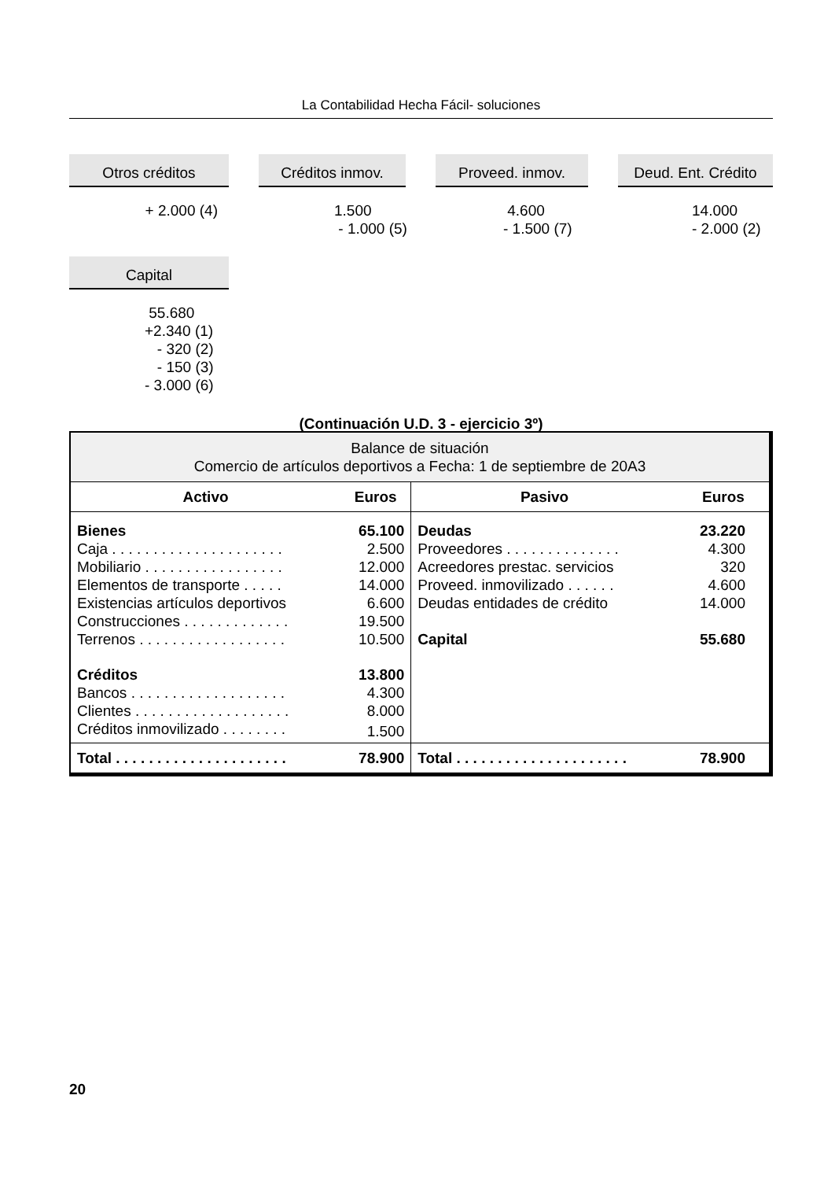La Contabilidad Hecha Fácil- soluciones
Otros créditos
+ 2.000 (4)
Créditos inmov.
1.500 - 1.000 (5)
Proveed. inmov.
4.600 - 1.500 (7)
Deud. Ent. Crédito
14.000 - 2.000 (2)
Capital
55.680 +2.340 (1) - 320 (2) - 150 (3) - 3.000 (6)
(Continuación U.D. 3 - ejercicio 3º)
| Balance de situación Comercio de artículos deportivos a Fecha: 1 de septiembre de 20A3 | | | |
| Activo | Euros | Pasivo | Euros |
| Bienes | 65.100 | Deudas | 23.220 |
| Caja . . . . . . . . . . . . . . . . . . . . . | 2.500 | Proveedores . . . . . . . . . . . . . . | 4.300 |
| Mobiliario . . . . . . . . . . . . . . . . . | 12.000 | Acreedores prestac. servicios | 320 |
| Elementos de transporte . . . . . | 14.000 | Proveed. inmovilizado . . . . . . | 4.600 |
| Existencias artículos deportivos | 6.600 | Deudas entidades de crédito | 14.000 |
| Construcciones . . . . . . . . . . . . . | 19.500 | | |
| Terrenos . . . . . . . . . . . . . . . . . . | 10.500 | Capital | 55.680 |
| Créditos | 13.800 | | |
| Bancos . . . . . . . . . . . . . . . . . . . | 4.300 | | |
| Clientes . . . . . . . . . . . . . . . . . . . | 8.000 | | |
| Créditos inmovilizado . . . . . . . . | 1.500 | | |
| Total . . . . . . . . . . . . . . . . . . . . . | 78.900 | Total . . . . . . . . . . . . . . . . . . . . . | 78.900 |
20